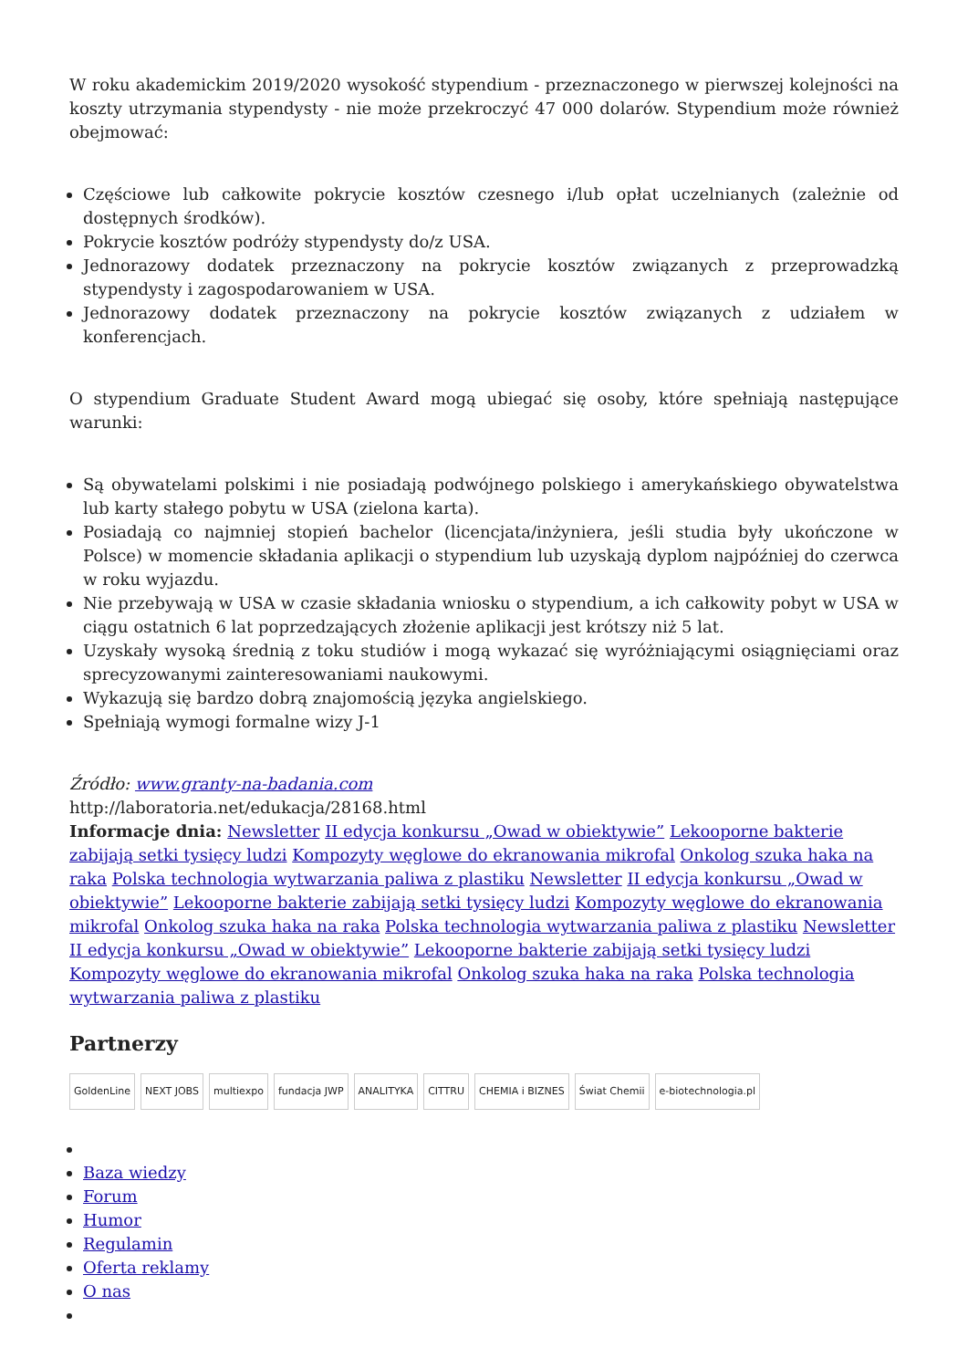W roku akademickim 2019/2020 wysokość stypendium - przeznaczonego w pierwszej kolejności na koszty utrzymania stypendysty - nie może przekroczyć 47 000 dolarów. Stypendium może również obejmować:
Częściowe lub całkowite pokrycie kosztów czesnego i/lub opłat uczelnianych (zależnie od dostępnych środków).
Pokrycie kosztów podróży stypendysty do/z USA.
Jednorazowy dodatek przeznaczony na pokrycie kosztów związanych z przeprowadzką stypendysty i zagospodarowaniem w USA.
Jednorazowy dodatek przeznaczony na pokrycie kosztów związanych z udziałem w konferencjach.
O stypendium Graduate Student Award mogą ubiegać się osoby, które spełniają następujące warunki:
Są obywatelami polskimi i nie posiadają podwójnego polskiego i amerykańskiego obywatelstwa lub karty stałego pobytu w USA (zielona karta).
Posiadają co najmniej stopień bachelor (licencjata/inżyniera, jeśli studia były ukończone w Polsce) w momencie składania aplikacji o stypendium lub uzyskają dyplom najpóźniej do czerwca w roku wyjazdu.
Nie przebywają w USA w czasie składania wniosku o stypendium, a ich całkowity pobyt w USA w ciągu ostatnich 6 lat poprzedzających złożenie aplikacji jest krótszy niż 5 lat.
Uzyskały wysoką średnią z toku studiów i mogą wykazać się wyróżniającymi osiągnięciami oraz sprecyzowanymi zainteresowaniami naukowymi.
Wykazują się bardzo dobrą znajomością języka angielskiego.
Spełniają wymogi formalne wizy J-1
Źródło: www.granty-na-badania.com
http://laboratoria.net/edukacja/28168.html
Informacje dnia: Newsletter II edycja konkursu „Owad w obiektywie” Lekooporne bakterie zabijają setki tysięcy ludzi Kompozyty węglowe do ekranowania mikrofal Onkolog szuka haka na raka Polska technologia wytwarzania paliwa z plastiku Newsletter II edycja konkursu „Owad w obiektywie” Lekooporne bakterie zabijają setki tysięcy ludzi Kompozyty węglowe do ekranowania mikrofal Onkolog szuka haka na raka Polska technologia wytwarzania paliwa z plastiku Newsletter II edycja konkursu „Owad w obiektywie” Lekooporne bakterie zabijają setki tysięcy ludzi Kompozyty węglowe do ekranowania mikrofal Onkolog szuka haka na raka Polska technologia wytwarzania paliwa z plastiku
Partnerzy
GoldenLine NEXT JOBS multiexpo fundacja JWP ANALITYKA CITTRU CHEMIA i BIZNES Świat Chemii e-biotechnologia.pl
Baza wiedzy
Forum
Humor
Regulamin
Oferta reklamy
O nas